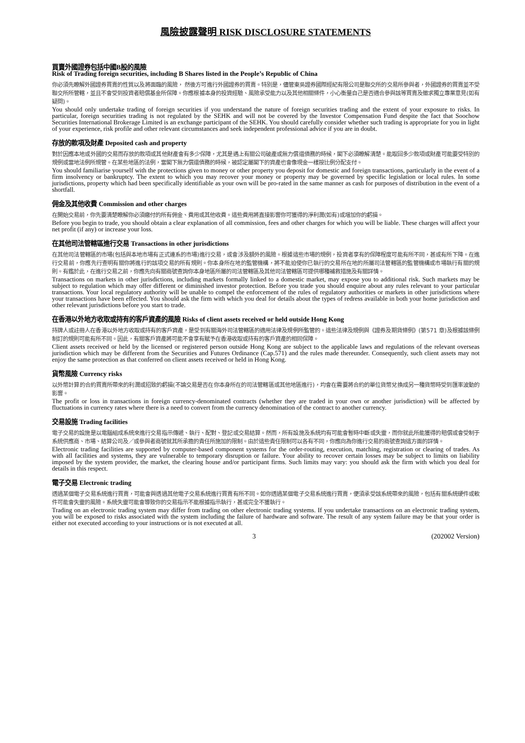風險披露聲明 RISK DISCLOSURE STATEMENTS
買賣外國證券包括中國B股的風險
Risk of Trading foreign securities, including B Shares listed in the People’s Republic of China
你必須先瞭解外國證券買賣的性質以及將面臨的風險， 然後方可進行外國證券的買賣。特別是，儘管東吳證券國際經紀有限公司是聯交所的交易所參與者，外國證券的買賣並不受聯交所所管轄，並且不會受到投資者賠償基金所保障。你應根據本身的投資經驗、風險承受能力以及其他相關條件，小心衡量自己是否適合參與該等買賣及徵求獨立專業意見(如有疑問)。
You should only undertake trading of foreign securities if you understand the nature of foreign securities trading and the extent of your exposure to risks. In particular, foreign securities trading is not regulated by the SEHK and will not be covered by the Investor Compensation Fund despite the fact that Soochow Securities International Brokerage Limited is an exchange participant of the SEHK. You should carefully consider whether such trading is appropriate for you in light of your experience, risk profile and other relevant circumstances and seek independent professional advice if you are in doubt.
存放的款項及財產 Deposited cash and property
對於因應本地或外國的交易而存放的款項或其他財產會有多少保障，尤其是遇上有關公司破產或無力償還債務的時候，閣下必須瞭解清楚。能取回多少款項或財產可能要受特別的規例或當地法例所規管。在某些地區的法例，當閣下無力償還債務的時候，被認定屬閣下的資產也會像現金一樣按比例分配支付。
You should familiarise yourself with the protections given to money or other property you deposit for domestic and foreign transactions, particularly in the event of a firm insolvency or bankruptcy. The extent to which you may recover your money or property may be governed by specific legislation or local rules. In some jurisdictions, property which had been specifically identifiable as your own will be pro-rated in the same manner as cash for purposes of distribution in the event of a shortfall.
佣金及其他收費 Commission and other charges
在開始交易前，你先要清楚瞭解你必須繳付的所有佣金、費用或其他收費。這些費用將直接影響你可獲得的淨利潤(如有)或增加你的虧損。
Before you begin to trade, you should obtain a clear explanation of all commission, fees and other charges for which you will be liable. These charges will affect your net profit (if any) or increase your loss.
在其他司法管轄區進行交易 Transactions in other jurisdictions
在其他司法管轄區的市場(包括與本地市場有正式連系的市場)進行交易，或會涉及額外的風險。根據這些市場的規例，投資者享有的保障程度可能有所不同，甚或有所下降。在進行交易前，你應先行查明有關你將進行的該項交易的所有規則。你本身所在地的監管機構，將不能迫使你已執行的交易所在地的所屬司法管轄區的監管機構或市場執行有關的規則。有鑑於此，在進行交易之前，你應先向有關商號查詢你本身地區所屬的司法管轄區及其他司法管轄區可提供哪種補救措施及有關詳情。
Transactions on markets in other jurisdictions, including markets formally linked to a domestic market, may expose you to additional risk. Such markets may be subject to regulation which may offer different or diminished investor protection. Before you trade you should enquire about any rules relevant to your particular transactions. Your local regulatory authority will be unable to compel the enforcement of the rules of regulatory authorities or markets in other jurisdictions where your transactions have been effected. You should ask the firm with which you deal for details about the types of redress available in both your home jurisdiction and other relevant jurisdictions before you start to trade.
在香港以外地方收取或持有的客戶資產的風險 Risks of client assets received or held outside Hong Kong
持牌人或註冊人在香港以外地方收取或持有的客戶資產，是受到有關海外司法管轄區的適用法律及規例所監管的。這些法律及規例與《證券及期貨條例》(第571 章)及根據該條例制訂的規則可能有所不同。因此，有關客戶資產將可能不會享有賦予在香港收取或持有的客戶資產的相同保障。
Client assets received or held by the licensed or registered person outside Hong Kong are subject to the applicable laws and regulations of the relevant overseas jurisdiction which may be different from the Securities and Futures Ordinance (Cap.571) and the rules made thereunder. Consequently, such client assets may not enjoy the same protection as that conferred on client assets received or held in Hong Kong.
貨幣風險 Currency risks
以外幣計算的合約買賣所帶來的利潤或招致的虧損(不論交易是否在你本身所在的司法管轄區或其他地區進行)，均會在需要將合約的單位貨幣兌換成另一種貨幣時受到匯率波動的影響。
The profit or loss in transactions in foreign currency-denominated contracts (whether they are traded in your own or another jurisdiction) will be affected by fluctuations in currency rates where there is a need to convert from the currency denomination of the contract to another currency.
交易設施 Trading facilities
電子交易的設施是以電腦組成系統來進行交易指示傳遞、執行、配對、登記或交易結算。然而，所有設施及系統均有可能會暫時中斷或失靈，而你就此所能獲得的賠償或會受制于系統供應商、市場、結算公司及／或參與者商號就其所承擔的責任所施加的限制。由於這些責任限制可以各有不同，你應向為你進行交易的商號查詢這方面的詳情。
Electronic trading facilities are supported by computer-based component systems for the order-routing, execution, matching, registration or clearing of trades. As with all facilities and systems, they are vulnerable to temporary disruption or failure. Your ability to recover certain losses may be subject to limits on liability imposed by the system provider, the market, the clearing house and/or participant firms. Such limits may vary: you should ask the firm with which you deal for details in this respect.
電子交易 Electronic trading
透過某個電子交易系統進行買賣，可能會與透過其他電子交易系統進行買賣有所不同。如你透過某個電子交易系統進行買賣，便須承受該系統帶來的風險，包括有關系統硬件或軟件可能會失靈的風險。系統失靈可能會導致你的交易指示不能根據指示執行，甚或完全不獲執行。
Trading on an electronic trading system may differ from trading on other electronic trading systems. If you undertake transactions on an electronic trading system, you will be exposed to risks associated with the system including the failure of hardware and software. The result of any system failure may be that your order is either not executed according to your instructions or is not executed at all.
3 (202002 Version)